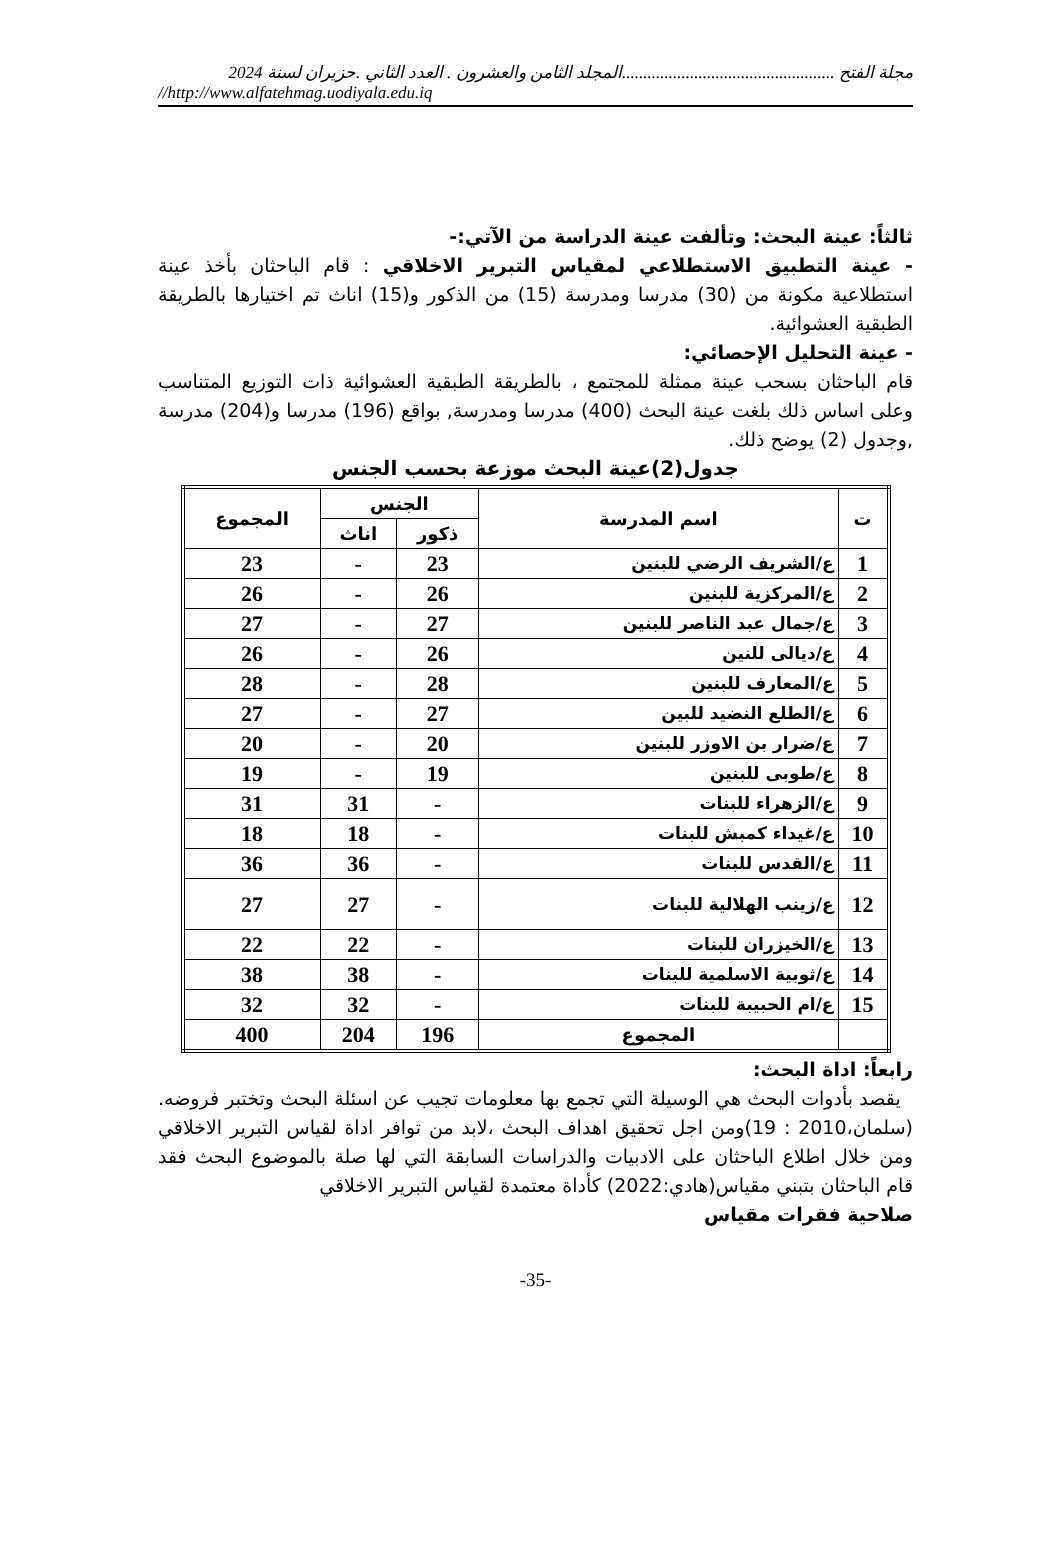مجلة الفتح ..................................................المجلد الثامن والعشرون . العدد الثاني .حزيران لسنة 2024
//http://www.alfatehmag.uodiyala.edu.iq
ثالثاً: عينة البحث: وتألفت عينة الدراسة من الآتي:-
- عينة التطبيق الاستطلاعي لمقياس التبرير الاخلاقي : قام الباحثان بأخذ عينة استطلاعية مكونة من (30) مدرسا ومدرسة (15) من الذكور و(15) اناث تم اختيارها بالطريقة الطبقية العشوائية.
- عينة التحليل الإحصائي:
قام الباحثان بسحب عينة ممثلة للمجتمع ، بالطريقة الطبقية العشوائية ذات التوزيع المتناسب وعلى اساس ذلك بلغت عينة البحث (400) مدرسا ومدرسة, بواقع (196) مدرسا و(204) مدرسة ,وجدول (2) يوضح ذلك.
جدول(2)عينة البحث موزعة بحسب الجنس
| ت | اسم المدرسة | الجنس | | المجموع |
| --- | --- | --- | --- | --- |
| | | ذكور | اناث | |
| 1 | ع/الشريف الرضي للبنين | 23 | - | 23 |
| 2 | ع/المركزية للبنين | 26 | - | 26 |
| 3 | ع/جمال عبد الناصر للبنين | 27 | - | 27 |
| 4 | ع/ديالى للنين | 26 | - | 26 |
| 5 | ع/المعارف للبنين | 28 | - | 28 |
| 6 | ع/الطلع النضيد للبين | 27 | - | 27 |
| 7 | ع/ضرار بن الاوزر للبنين | 20 | - | 20 |
| 8 | ع/طوبى للبنين | 19 | - | 19 |
| 9 | ع/الزهراء للبنات | - | 31 | 31 |
| 10 | ع/غيداء كمبش للبنات | - | 18 | 18 |
| 11 | ع/القدس للبنات | - | 36 | 36 |
| 12 | ع/زينب الهلالية للبنات | - | 27 | 27 |
| 13 | ع/الخيزران للبنات | - | 22 | 22 |
| 14 | ع/ثوبية الاسلمية للبنات | - | 38 | 38 |
| 15 | ع/ام الحبيبة للبنات | - | 32 | 32 |
| | المجموع | 196 | 204 | 400 |
رابعاً: اداة البحث:
يقصد بأدوات البحث هي الوسيلة التي تجمع بها معلومات تجيب عن اسئلة البحث وتختبر فروضه.(سلمان،2010 : 19)ومن اجل تحقيق اهداف البحث ،لابد من توافر اداة لقياس التبرير الاخلاقي ومن خلال اطلاع الباحثان على الادبيات والدراسات السابقة التي لها صلة بالموضوع البحث فقد قام الباحثان بتبني مقياس(هادي:2022) كأداة معتمدة لقياس التبرير الاخلاقي
صلاحية فقرات مقياس
-35-